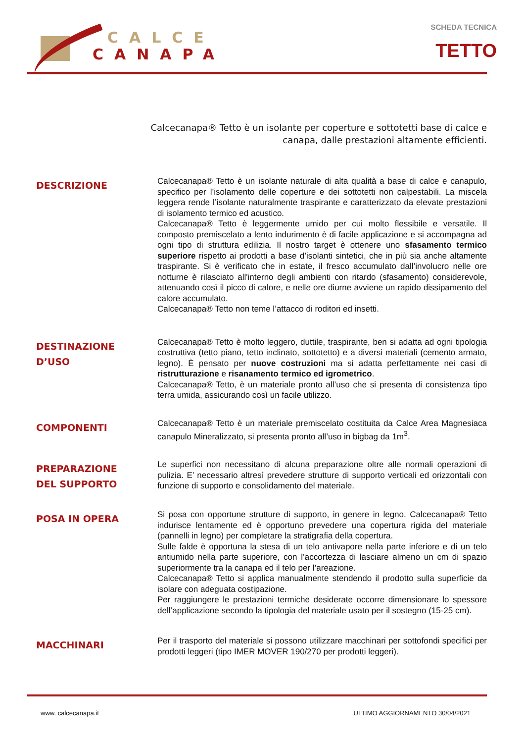CALCE
CANAPA
SCHEDA TECNICA
TETTO
Calcecanapa® Tetto è un isolante per coperture e sottotetti base di calce e canapa, dalle prestazioni altamente efficienti.
DESCRIZIONE
Calcecanapa® Tetto è un isolante naturale di alta qualità a base di calce e canapulo, specifico per l’isolamento delle coperture e dei sottotetti non calpestabili. La miscela leggera rende l’isolante naturalmente traspirante e caratterizzato da elevate prestazioni di isolamento termico ed acustico.
Calcecanapa® Tetto è leggermente umido per cui molto flessibile e versatile. Il composto premiscelato a lento indurimento è di facile applicazione e si accompagna ad ogni tipo di struttura edilizia. Il nostro target è ottenere uno sfasamento termico superiore rispetto ai prodotti a base d’isolanti sintetici, che in più sia anche altamente traspirante. Si è verificato che in estate, il fresco accumulato dall’involucro nelle ore notturne è rilasciato all'interno degli ambienti con ritardo (sfasamento) considerevole, attenuando così il picco di calore, e nelle ore diurne avviene un rapido dissipamento del calore accumulato.
Calcecanapa® Tetto non teme l’attacco di roditori ed insetti.
DESTINAZIONE
D’USO
Calcecanapa® Tetto è molto leggero, duttile, traspirante, ben si adatta ad ogni tipologia costruttiva (tetto piano, tetto inclinato, sottotetto) e a diversi materiali (cemento armato, legno). È pensato per nuove costruzioni ma si adatta perfettamente nei casi di ristrutturazione e risanamento termico ed igrometrico.
Calcecanapa® Tetto, è un materiale pronto all’uso che si presenta di consistenza tipo terra umida, assicurando così un facile utilizzo.
COMPONENTI
Calcecanapa® Tetto è un materiale premiscelato costituita da Calce Area Magnesiaca canapulo Mineralizzato, si presenta pronto all’uso in bigbag da 1m<sup>3</sup>.
PREPARAZIONE
DEL SUPPORTO
Le superfici non necessitano di alcuna preparazione oltre alle normali operazioni di pulizia. E’ necessario altresì prevedere strutture di supporto verticali ed orizzontali con funzione di supporto e consolidamento del materiale.
POSA IN OPERA
Si posa con opportune strutture di supporto, in genere in legno. Calcecanapa® Tetto indurisce lentamente ed è opportuno prevedere una copertura rigida del materiale (pannelli in legno) per completare la stratigrafia della copertura.
Sulle falde è opportuna la stesa di un telo antivapore nella parte inferiore e di un telo antiumido nella parte superiore, con l’accortezza di lasciare almeno un cm di spazio superiormente tra la canapa ed il telo per l’areazione.
Calcecanapa® Tetto si applica manualmente stendendo il prodotto sulla superficie da isolare con adeguata costipazione.
Per raggiungere le prestazioni termiche desiderate occorre dimensionare lo spessore dell’applicazione secondo la tipologia del materiale usato per il sostegno (15-25 cm).
MACCHINARI
Per il trasporto del materiale si possono utilizzare macchinari per sottofondi specifici per prodotti leggeri (tipo IMER MOVER 190/270 per prodotti leggeri).
www. calcecanapa.it ULTIMO AGGIORNAMENTO 30/04/2021